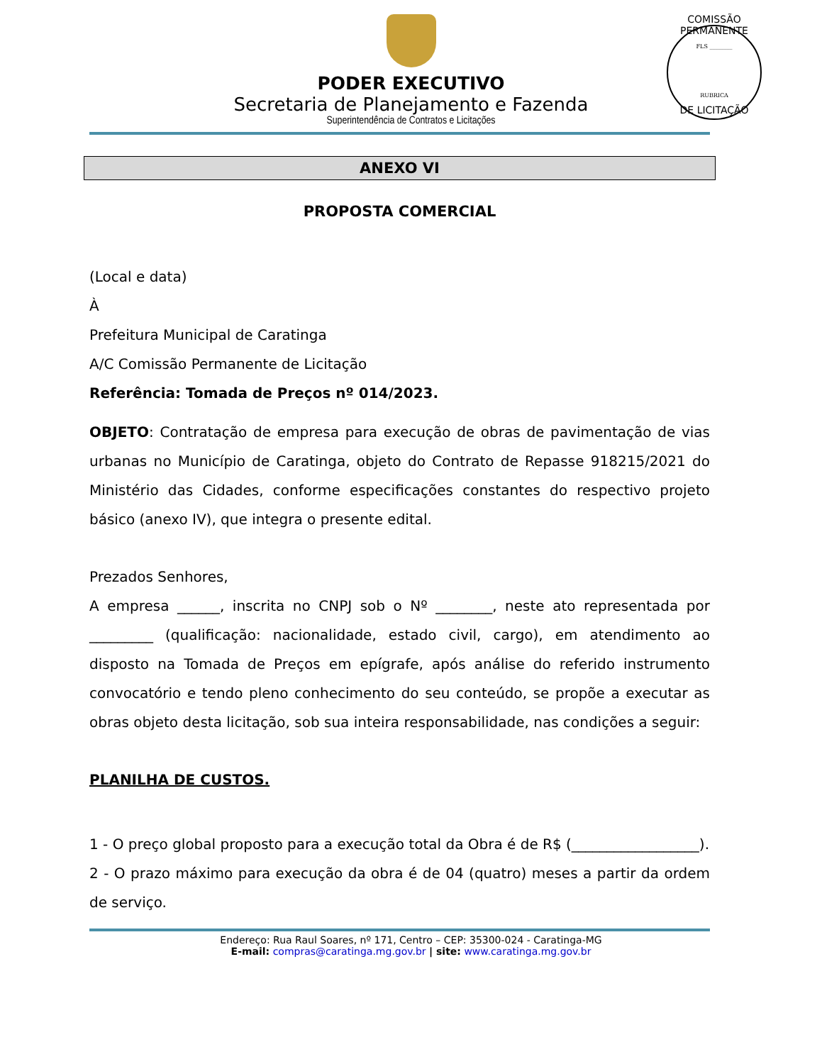PODER EXECUTIVO
Secretaria de Planejamento e Fazenda
Superintendência de Contratos e Licitações
COMISSÃO PERMANENTE
FLS ________
RUBRICA
DE LICITAÇÃO
ANEXO VI
PROPOSTA COMERCIAL
(Local e data)
À
Prefeitura Municipal de Caratinga
A/C Comissão Permanente de Licitação
Referência: Tomada de Preços nº 014/2023.
OBJETO: Contratação de empresa para execução de obras de pavimentação de vias urbanas no Município de Caratinga, objeto do Contrato de Repasse 918215/2021 do Ministério das Cidades, conforme especificações constantes do respectivo projeto básico (anexo IV), que integra o presente edital.
Prezados Senhores,
A empresa ______, inscrita no CNPJ sob o Nº ________, neste ato representada por _________ (qualificação: nacionalidade, estado civil, cargo), em atendimento ao disposto na Tomada de Preços em epígrafe, após análise do referido instrumento convocatório e tendo pleno conhecimento do seu conteúdo, se propõe a executar as obras objeto desta licitação, sob sua inteira responsabilidade, nas condições a seguir:
PLANILHA DE CUSTOS.
1 - O preço global proposto para a execução total da Obra é de R$ (__________________).
2 - O prazo máximo para execução da obra é de 04 (quatro) meses a partir da ordem de serviço.
Endereço: Rua Raul Soares, nº 171, Centro – CEP: 35300-024 - Caratinga-MG
E-mail: compras@caratinga.mg.gov.br | site: www.caratinga.mg.gov.br